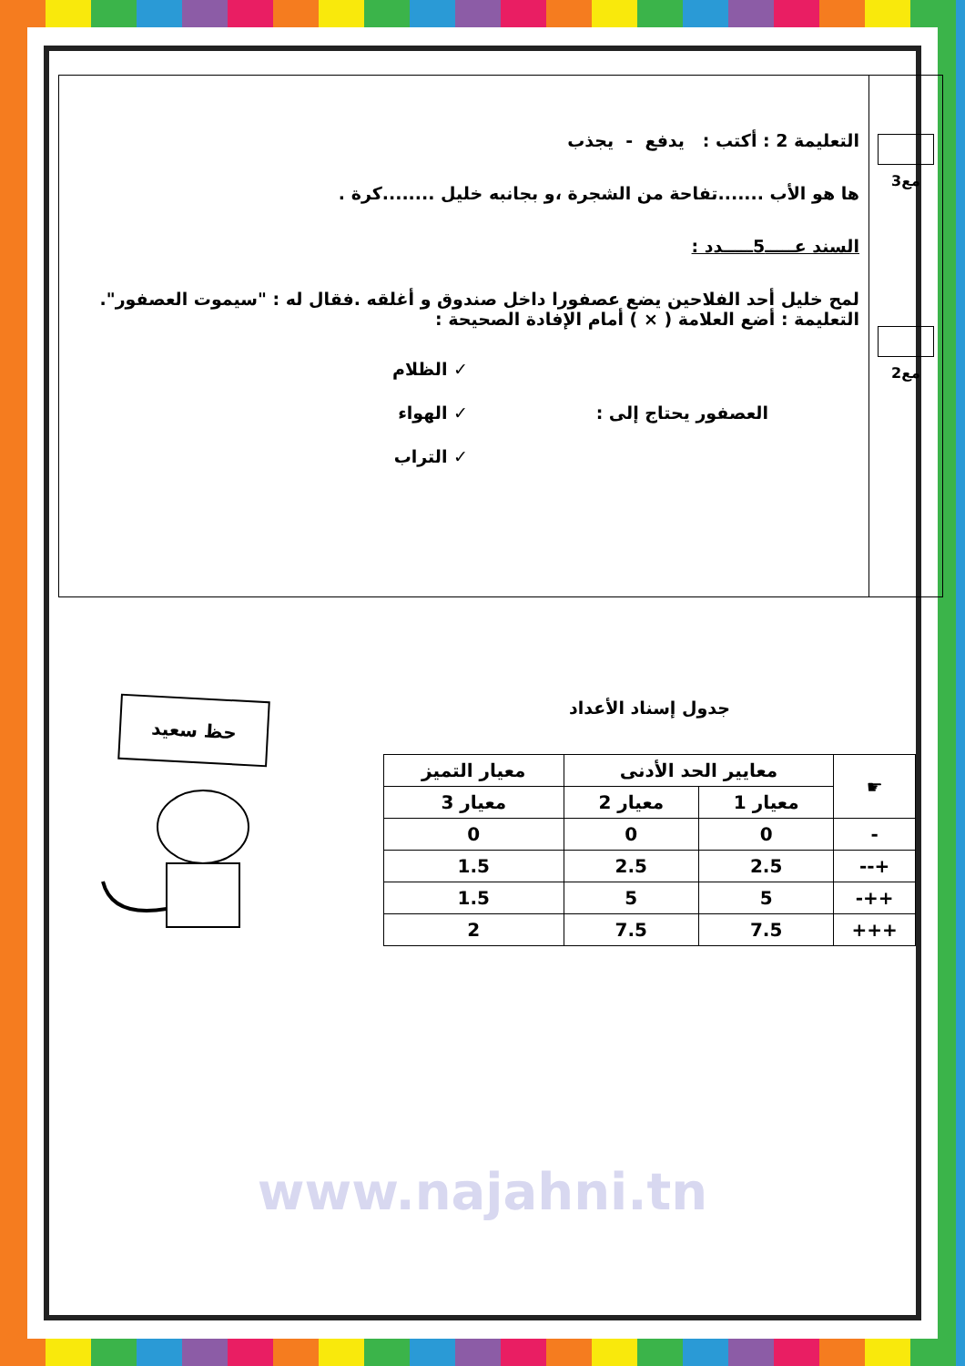مع3
مع2
التعليمة 2 : أكتب : يدفع - يجذب
ها هو الأب .......تفاحة من الشجرة ،و بجانبه خليل ........كرة .
السند عـــــ5ـــــدد :
لمح خليل أحد الفلاحين يضع عصفورا داخل صندوق و أغلقه .فقال له : "سيموت العصفور".
التعليمة : أضع العلامة ( × ) أمام الإفادة الصحيحة :
العصفور يحتاج إلى :
✓ الظلام
✓ الهواء
✓ التراب
جدول إسناد الأعداد
| ☛ | معايير الحد الأدنى | | معيار التميز |
| --- | --- | --- | --- |
| | معيار 1 | معيار 2 | معيار 3 |
| - | 0 | 0 | 0 |
| +-- | 2.5 | 2.5 | 1.5 |
| ++- | 5 | 5 | 1.5 |
| +++ | 7.5 | 7.5 | 2 |
حظ سعيد
www.najahni.tn